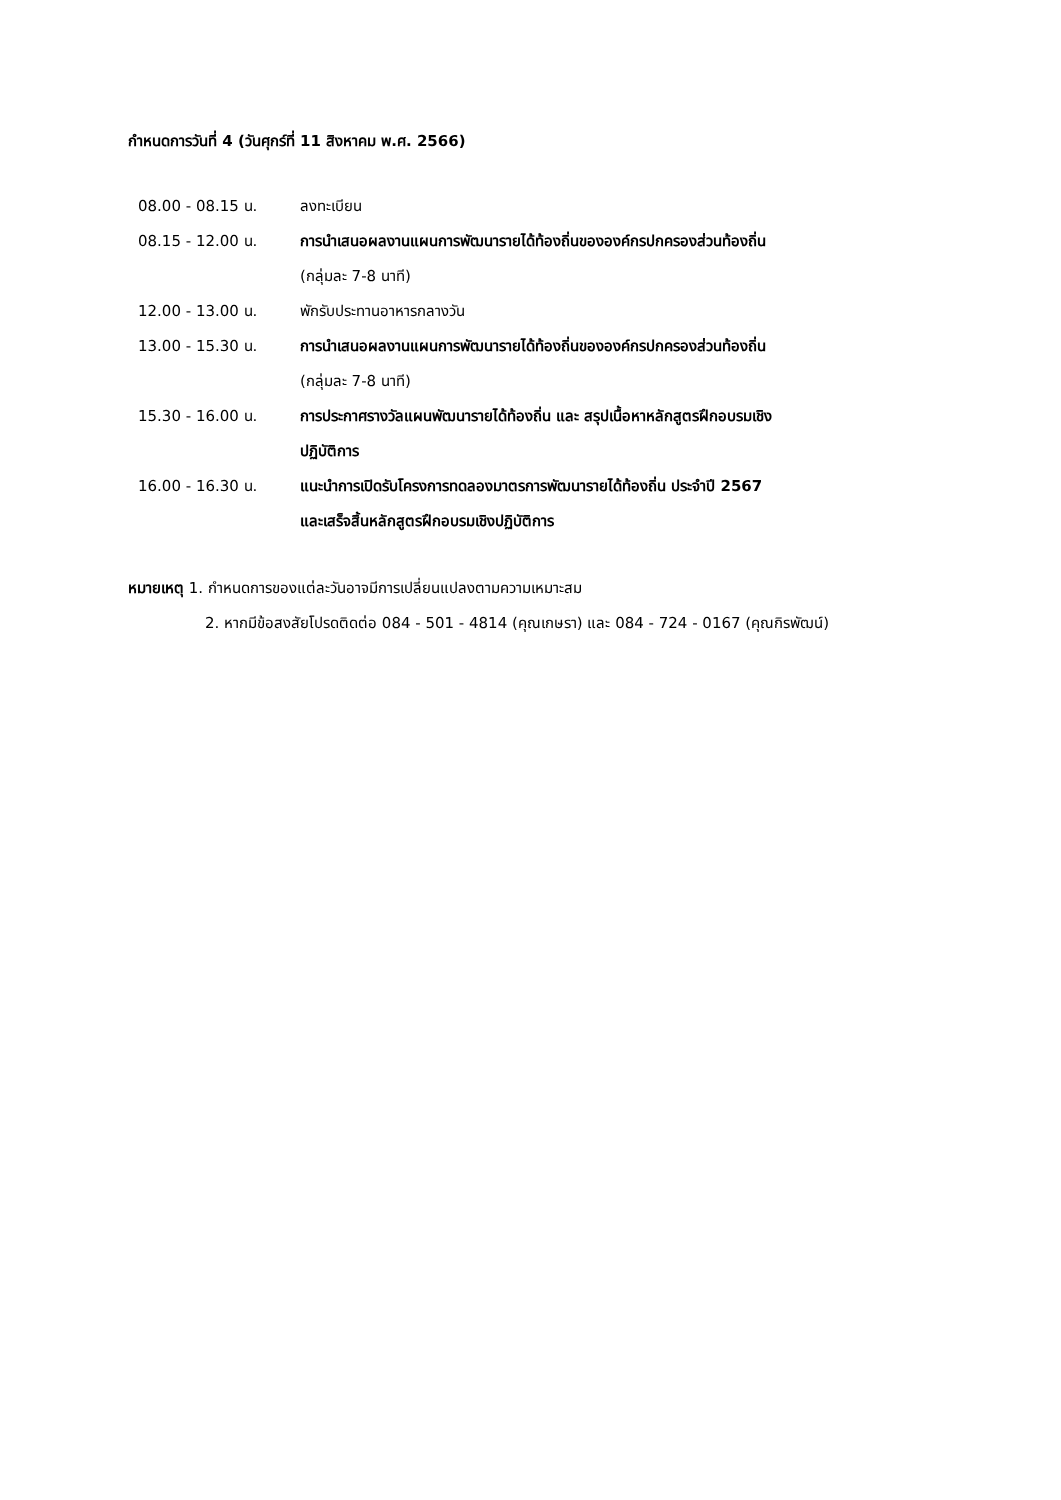กำหนดการวันที่ 4 (วันศุกร์ที่ 11 สิงหาคม พ.ศ. 2566)
| 08.00 - 08.15 น. | ลงทะเบียน |
| 08.15 - 12.00 น. | การนำเสนอผลงานแผนการพัฒนารายได้ท้องถิ่นขององค์กรปกครองส่วนท้องถิ่น (กลุ่มละ 7-8 นาที) |
| 12.00 - 13.00 น. | พักรับประทานอาหารกลางวัน |
| 13.00 - 15.30 น. | การนำเสนอผลงานแผนการพัฒนารายได้ท้องถิ่นขององค์กรปกครองส่วนท้องถิ่น (กลุ่มละ 7-8 นาที) |
| 15.30 - 16.00 น. | การประกาศรางวัลแผนพัฒนารายได้ท้องถิ่น และ สรุปเนื้อหาหลักสูตรฝึกอบรมเชิง ปฏิบัติการ |
| 16.00 - 16.30 น. | แนะนำการเปิดรับโครงการทดลองมาตรการพัฒนารายได้ท้องถิ่น ประจำปี 2567 และเสร็จสิ้นหลักสูตรฝึกอบรมเชิงปฏิบัติการ |
หมายเหตุ 1. กำหนดการของแต่ละวันอาจมีการเปลี่ยนแปลงตามความเหมาะสม
2. หากมีข้อสงสัยโปรดติดต่อ 084 - 501 - 4814 (คุณเกษรา) และ 084 - 724 - 0167 (คุณกิรพัฒน์)